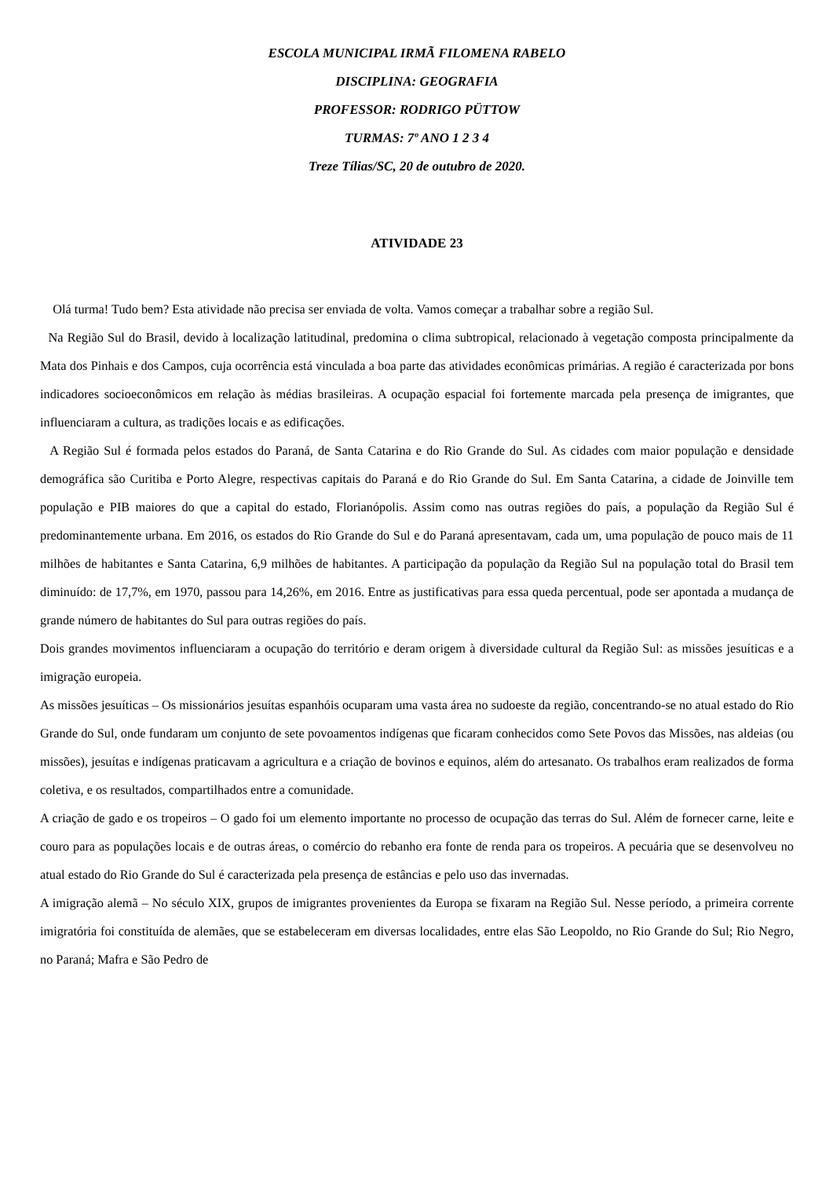ESCOLA MUNICIPAL IRMÃ FILOMENA RABELO
DISCIPLINA: GEOGRAFIA
PROFESSOR: RODRIGO PÜTTOW
TURMAS: 7º ANO 1 2 3 4
Treze Tílias/SC, 20 de outubro de 2020.
ATIVIDADE 23
Olá turma! Tudo bem? Esta atividade não precisa ser enviada de volta. Vamos começar a trabalhar sobre a região Sul.
Na Região Sul do Brasil, devido à localização latitudinal, predomina o clima subtropical, relacionado à vegetação composta principalmente da Mata dos Pinhais e dos Campos, cuja ocorrência está vinculada a boa parte das atividades econômicas primárias. A região é caracterizada por bons indicadores socioeconômicos em relação às médias brasileiras. A ocupação espacial foi fortemente marcada pela presença de imigrantes, que influenciaram a cultura, as tradições locais e as edificações.
A Região Sul é formada pelos estados do Paraná, de Santa Catarina e do Rio Grande do Sul. As cidades com maior população e densidade demográfica são Curitiba e Porto Alegre, respectivas capitais do Paraná e do Rio Grande do Sul. Em Santa Catarina, a cidade de Joinville tem população e PIB maiores do que a capital do estado, Florianópolis. Assim como nas outras regiões do país, a população da Região Sul é predominantemente urbana. Em 2016, os estados do Rio Grande do Sul e do Paraná apresentavam, cada um, uma população de pouco mais de 11 milhões de habitantes e Santa Catarina, 6,9 milhões de habitantes. A participação da população da Região Sul na população total do Brasil tem diminuído: de 17,7%, em 1970, passou para 14,26%, em 2016. Entre as justificativas para essa queda percentual, pode ser apontada a mudança de grande número de habitantes do Sul para outras regiões do país.
Dois grandes movimentos influenciaram a ocupação do território e deram origem à diversidade cultural da Região Sul: as missões jesuíticas e a imigração europeia.
As missões jesuíticas – Os missionários jesuítas espanhóis ocuparam uma vasta área no sudoeste da região, concentrando-se no atual estado do Rio Grande do Sul, onde fundaram um conjunto de sete povoamentos indígenas que ficaram conhecidos como Sete Povos das Missões, nas aldeias (ou missões), jesuítas e indígenas praticavam a agricultura e a criação de bovinos e equinos, além do artesanato. Os trabalhos eram realizados de forma coletiva, e os resultados, compartilhados entre a comunidade.
A criação de gado e os tropeiros – O gado foi um elemento importante no processo de ocupação das terras do Sul. Além de fornecer carne, leite e couro para as populações locais e de outras áreas, o comércio do rebanho era fonte de renda para os tropeiros. A pecuária que se desenvolveu no atual estado do Rio Grande do Sul é caracterizada pela presença de estâncias e pelo uso das invernadas.
A imigração alemã – No século XIX, grupos de imigrantes provenientes da Europa se fixaram na Região Sul. Nesse período, a primeira corrente imigratória foi constituída de alemães, que se estabeleceram em diversas localidades, entre elas São Leopoldo, no Rio Grande do Sul; Rio Negro, no Paraná; Mafra e São Pedro de